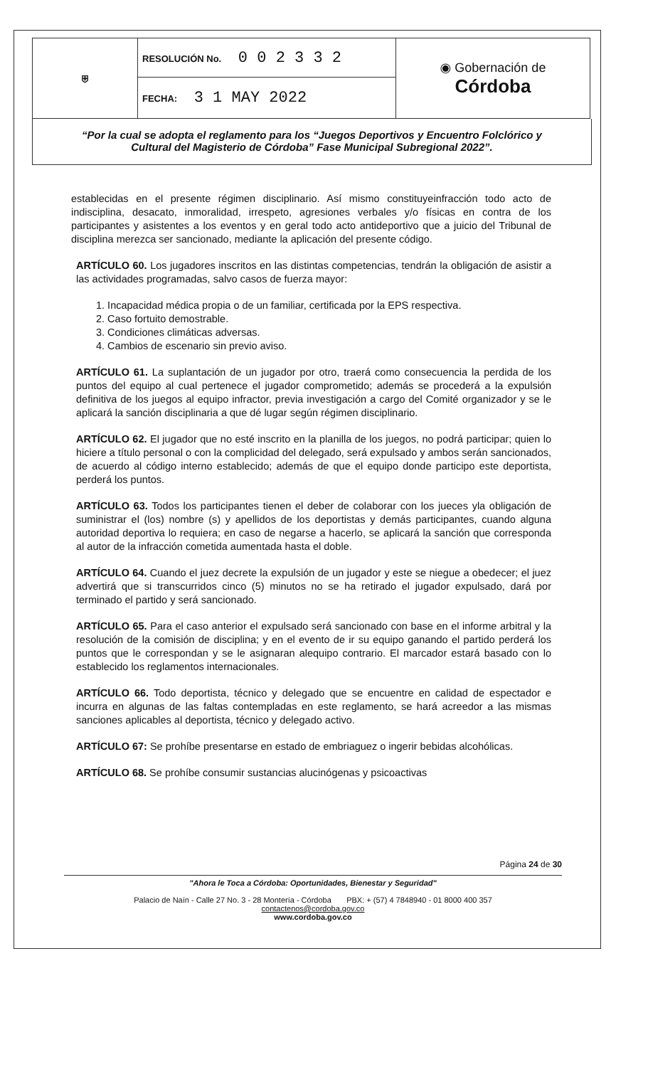| ⛨ | RESOLUCIÓN No. 0 0 2 3 3 2 | ◉ Gobernación de Córdoba |
| | FECHA: 3 1 MAY 2022 | |
“Por la cual se adopta el reglamento para los “Juegos Deportivos y Encuentro Folclórico y
Cultural del Magisterio de Córdoba” Fase Municipal Subregional 2022”.
establecidas en el presente régimen disciplinario. Así mismo constituyeinfracción todo acto de indisciplina, desacato, inmoralidad, irrespeto, agresiones verbales y/o físicas en contra de los participantes y asistentes a los eventos y en geral todo acto antideportivo que a juicio del Tribunal de disciplina merezca ser sancionado, mediante la aplicación del presente código.
ARTÍCULO 60. Los jugadores inscritos en las distintas competencias, tendrán la obligación de asistir a las actividades programadas, salvo casos de fuerza mayor:
1. Incapacidad médica propia o de un familiar, certificada por la EPS respectiva.
2. Caso fortuito demostrable.
3. Condiciones climáticas adversas.
4. Cambios de escenario sin previo aviso.
ARTÍCULO 61. La suplantación de un jugador por otro, traerá como consecuencia la perdida de los puntos del equipo al cual pertenece el jugador comprometido; además se procederá a la expulsión definitiva de los juegos al equipo infractor, previa investigación a cargo del Comité organizador y se le aplicará la sanción disciplinaria a que dé lugar según régimen disciplinario.
ARTÍCULO 62. El jugador que no esté inscrito en la planilla de los juegos, no podrá participar; quien lo hiciere a título personal o con la complicidad del delegado, será expulsado y ambos serán sancionados, de acuerdo al código interno establecido; además de que el equipo donde participo este deportista, perderá los puntos.
ARTÍCULO 63. Todos los participantes tienen el deber de colaborar con los jueces yla obligación de suministrar el (los) nombre (s) y apellidos de los deportistas y demás participantes, cuando alguna autoridad deportiva lo requiera; en caso de negarse a hacerlo, se aplicará la sanción que corresponda al autor de la infracción cometida aumentada hasta el doble.
ARTÍCULO 64. Cuando el juez decrete la expulsión de un jugador y este se niegue a obedecer; el juez advertirá que si transcurridos cinco (5) minutos no se ha retirado el jugador expulsado, dará por terminado el partido y será sancionado.
ARTÍCULO 65. Para el caso anterior el expulsado será sancionado con base en el informe arbitral y la resolución de la comisión de disciplina; y en el evento de ir su equipo ganando el partido perderá los puntos que le correspondan y se le asignaran alequipo contrario. El marcador estará basado con lo establecido los reglamentos internacionales.
ARTÍCULO 66. Todo deportista, técnico y delegado que se encuentre en calidad de espectador e incurra en algunas de las faltas contempladas en este reglamento, se hará acreedor a las mismas sanciones aplicables al deportista, técnico y delegado activo.
ARTÍCULO 67: Se prohíbe presentarse en estado de embriaguez o ingerir bebidas alcohólicas.
ARTÍCULO 68. Se prohíbe consumir sustancias alucinógenas y psicoactivas
Página 24 de 30
"Ahora le Toca a Córdoba: Oportunidades, Bienestar y Seguridad"
Palacio de Naín - Calle 27 No. 3 - 28 Montería - Córdoba PBX: + (57) 4 7848940 - 01 8000 400 357
contactenos@cordoba.gov.co
www.cordoba.gov.co